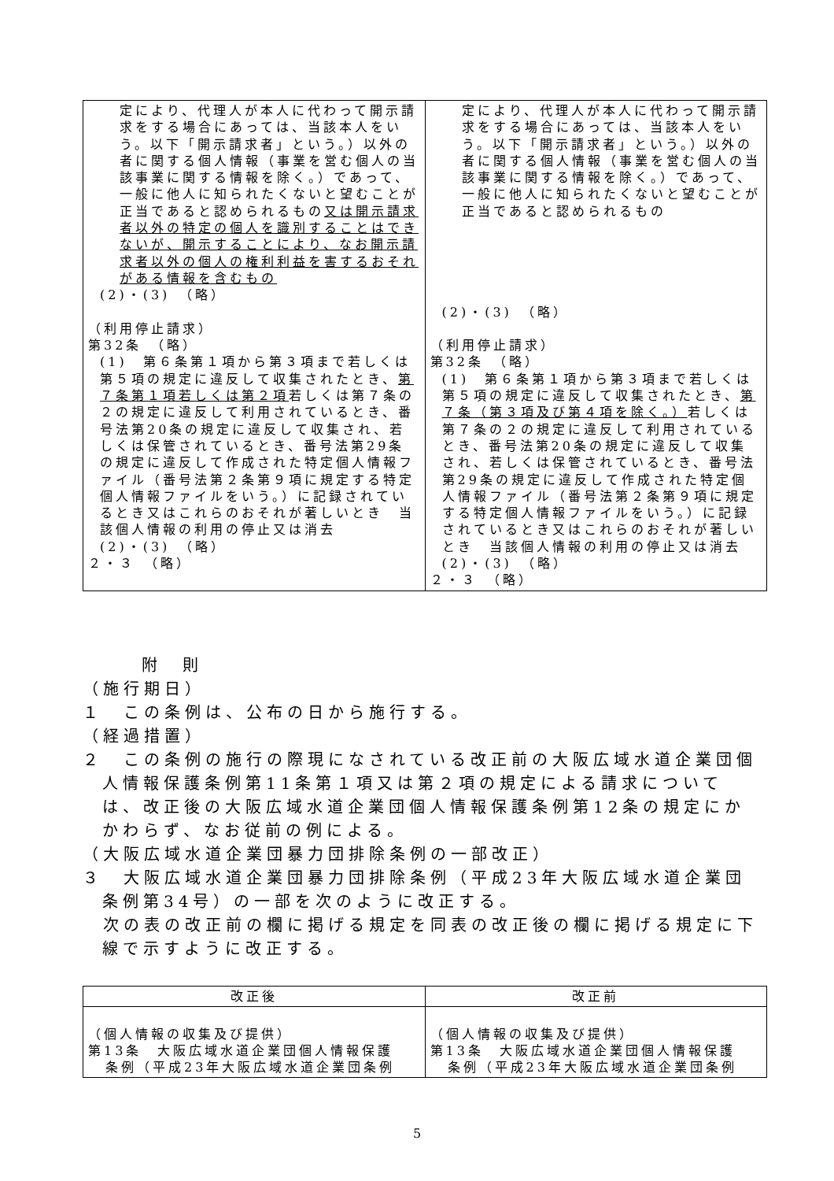| 定により、代理人が本人に代わって開示請求をする場合にあっては、当該本人をいう。以下「開示請求者」という。）以外の者に関する個人情報（事業を営む個人の当該事業に関する情報を除く。）であって、一般に他人に知られたくないと望むことが正当であると認められるもの 又は開示請求者以外の特定の個人を識別することはできないが、開示することにより、なお開示請求者以外の個人の権利利益を害するおそれがある情報を含むもの (2)・(3) （略） （利用停止請求） 第32条 （略） (1) 第６条第１項から第３項まで若しくは第５項の規定に違反して収集されたとき、 第７条第１項若しくは第２項 若しくは第７条の２の規定に違反して利用されているとき、番号法第20条の規定に違反して収集され、若しくは保管されているとき、番号法第29条の規定に違反して作成された特定個人情報ファイル（番号法第２条第９項に規定する特定個人情報ファイルをいう。）に記録されているとき又はこれらのおそれが著しいとき 当該個人情報の利用の停止又は消去 (2)・(3) （略） ２・３ （略） | 定により、代理人が本人に代わって開示請求をする場合にあっては、当該本人をいう。以下「開示請求者」という。）以外の者に関する個人情報（事業を営む個人の当該事業に関する情報を除く。）であって、一般に他人に知られたくないと望むことが正当であると認められるもの (2)・(3) （略） （利用停止請求） 第32条 （略） (1) 第６条第１項から第３項まで若しくは第５項の規定に違反して収集されたとき、 第７条（第３項及び第４項を除く。） 若しくは第７条の２の規定に違反して利用されているとき、番号法第20条の規定に違反して収集され、若しくは保管されているとき、番号法第29条の規定に違反して作成された特定個人情報ファイル（番号法第２条第９項に規定する特定個人情報ファイルをいう。）に記録されているとき又はこれらのおそれが著しいとき 当該個人情報の利用の停止又は消去 (2)・(3) （略） ２・３ （略） |
附　則
（施行期日）
１　この条例は、公布の日から施行する。
（経過措置）
２　この条例の施行の際現になされている改正前の大阪広域水道企業団個人情報保護条例第11条第１項又は第２項の規定による請求については、改正後の大阪広域水道企業団個人情報保護条例第12条の規定にかかわらず、なお従前の例による。
（大阪広域水道企業団暴力団排除条例の一部改正）
３　大阪広域水道企業団暴力団排除条例（平成23年大阪広域水道企業団条例第34号）の一部を次のように改正する。
　次の表の改正前の欄に掲げる規定を同表の改正後の欄に掲げる規定に下線で示すように改正する。
| 改正後 | 改正前 |
| --- | --- |
| （個人情報の収集及び提供） 第13条 大阪広域水道企業団個人情報保護 条例（平成23年大阪広域水道企業団条例 | （個人情報の収集及び提供） 第13条 大阪広域水道企業団個人情報保護 条例（平成23年大阪広域水道企業団条例 |
5